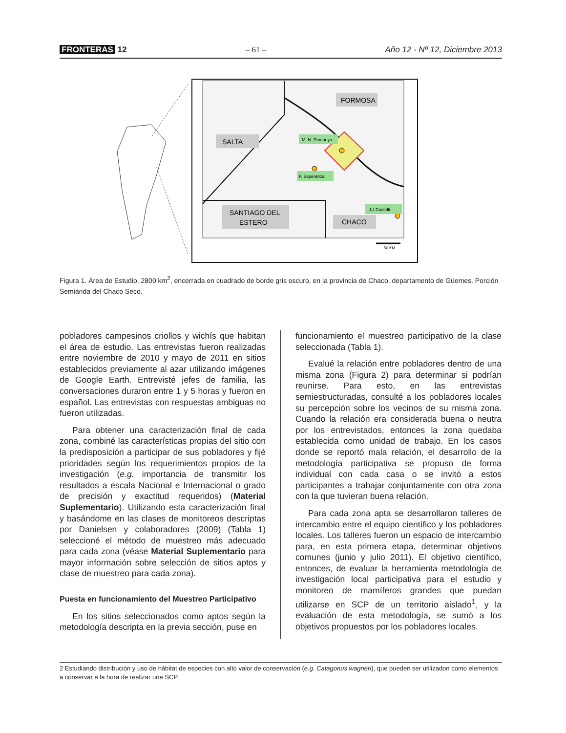FRONTERAS 12 – 61 – Año 12 - Nº 12, Diciembre 2013
SALTA
FORMOSA
SANTIAGO DEL
ESTERO
CHACO
M. N. Pompeya
F. Esperanza
J.J.Castelli
50 KM
Figura 1. Área de Estudio, 2800 km<sup>2</sup>, encerrada en cuadrado de borde gris oscuro, en la provincia de Chaco, departamento de Güemes. Porción Semiárida del Chaco Seco.
pobladores campesinos criollos y wichís que habitan el área de estudio. Las entrevistas fueron realizadas entre noviembre de 2010 y mayo de 2011 en sitios establecidos previamente al azar utilizando imágenes de Google Earth. Entrevisté jefes de familia, las conversaciones duraron entre 1 y 5 horas y fueron en español. Las entrevistas con respuestas ambiguas no fueron utilizadas.
Para obtener una caracterización final de cada zona, combiné las características propias del sitio con la predisposición a participar de sus pobladores y fijé prioridades según los requerimientos propios de la investigación (e.g. importancia de transmitir los resultados a escala Nacional e Internacional o grado de precisión y exactitud requeridos) (Material Suplementario). Utilizando esta caracterización final y basándome en las clases de monitoreos descriptas por Danielsen y colaboradores (2009) (Tabla 1) seleccioné el método de muestreo más adecuado para cada zona (véase Material Suplementario para mayor información sobre selección de sitios aptos y clase de muestreo para cada zona).
Puesta en funcionamiento del Muestreo Participativo
En los sitios seleccionados como aptos según la metodología descripta en la previa sección, puse en
funcionamiento el muestreo participativo de la clase seleccionada (Tabla 1).
Evalué la relación entre pobladores dentro de una misma zona (Figura 2) para determinar si podrían reunirse. Para esto, en las entrevistas semiestructuradas, consulté a los pobladores locales su percepción sobre los vecinos de su misma zona. Cuando la relación era considerada buena o neutra por los entrevistados, entonces la zona quedaba establecida como unidad de trabajo. En los casos donde se reportó mala relación, el desarrollo de la metodología participativa se propuso de forma individual con cada casa o se invitó a estos participantes a trabajar conjuntamente con otra zona con la que tuvieran buena relación.
Para cada zona apta se desarrollaron talleres de intercambio entre el equipo científico y los pobladores locales. Los talleres fueron un espacio de intercambio para, en esta primera etapa, determinar objetivos comunes (junio y julio 2011). El objetivo científico, entonces, de evaluar la herramienta metodología de investigación local participativa para el estudio y monitoreo de mamíferos grandes que puedan utilizarse en SCP de un territorio aislado<sup>1</sup>, y la evaluación de esta metodología, se sumó a los objetivos propuestos por los pobladores locales.
2 Estudiando distribución y uso de hábitat de especies con alto valor de conservación (e.g. Catagonus wagneri), que pueden ser utilizadon como elementos a conservar a la hora de realizar una SCP.